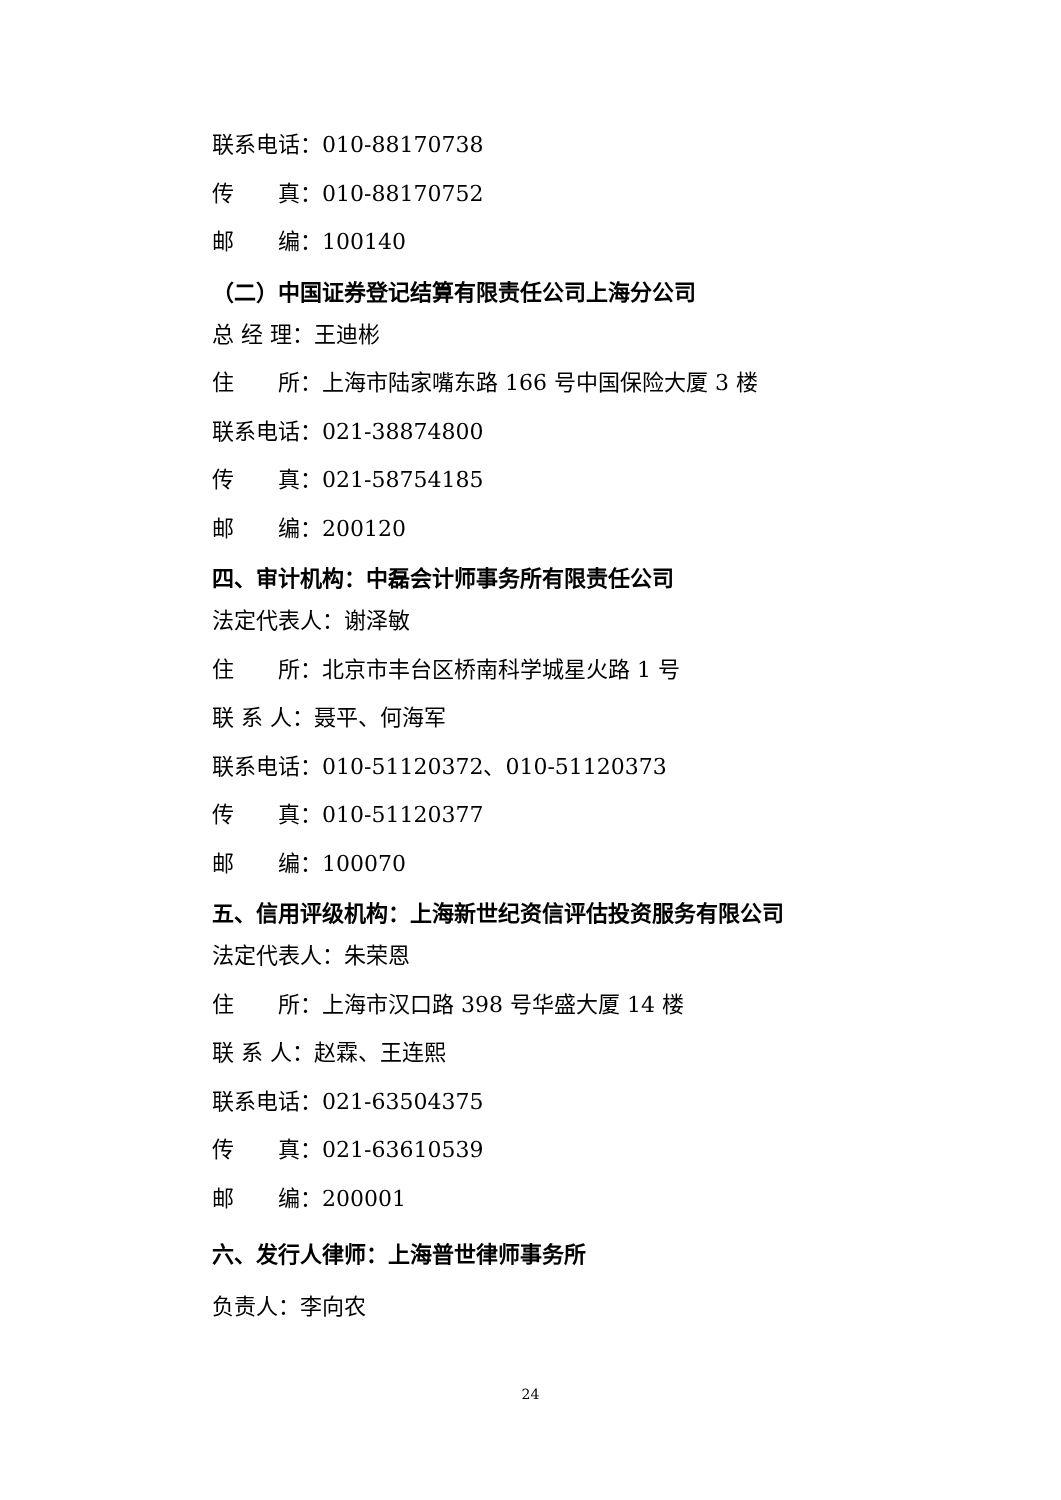联系电话：010-88170738
传　　真：010-88170752
邮　　编：100140
（二）中国证券登记结算有限责任公司上海分公司
总 经 理：王迪彬
住　　所：上海市陆家嘴东路 166 号中国保险大厦 3 楼
联系电话：021-38874800
传　　真：021-58754185
邮　　编：200120
四、审计机构：中磊会计师事务所有限责任公司
法定代表人：谢泽敏
住　　所：北京市丰台区桥南科学城星火路 1 号
联 系 人：聂平、何海军
联系电话：010-51120372、010-51120373
传　　真：010-51120377
邮　　编：100070
五、信用评级机构：上海新世纪资信评估投资服务有限公司
法定代表人：朱荣恩
住　　所：上海市汉口路 398 号华盛大厦 14 楼
联 系 人：赵霖、王连熙
联系电话：021-63504375
传　　真：021-63610539
邮　　编：200001
六、发行人律师：上海普世律师事务所
负责人：李向农
24